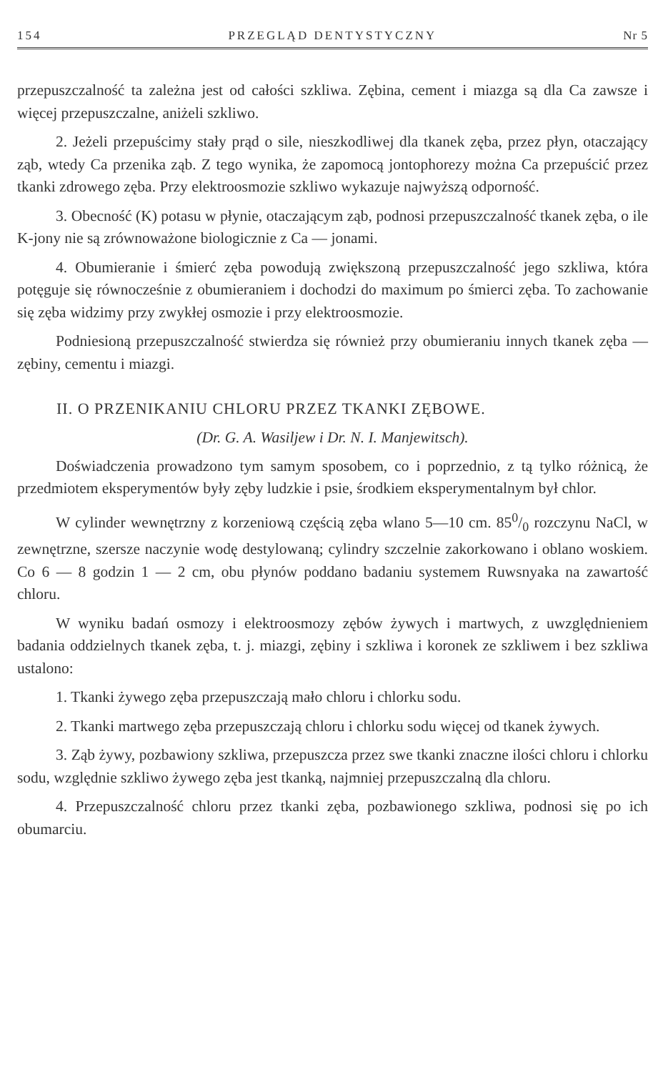154 PRZEGLĄD DENTYSTYCZNY Nr 5
przepuszczalność ta zależna jest od całości szkliwa. Zębina, cement i miazga są dla Ca zawsze i więcej przepuszczalne, aniżeli szkliwo.
2. Jeżeli przepuścimy stały prąd o sile, nieszkodliwej dla tkanek zęba, przez płyn, otaczający ząb, wtedy Ca przenika ząb. Z tego wynika, że zapomocą jontophorezy można Ca przepuścić przez tkanki zdrowego zęba. Przy elektroosmozie szkliwo wykazuje najwyższą odporność.
3. Obecność (K) potasu w płynie, otaczającym ząb, podnosi przepuszczalność tkanek zęba, o ile K-jony nie są zrównoważone biologicznie z Ca — jonami.
4. Obumieranie i śmierć zęba powodują zwiększoną przepuszczalność jego szkliwa, która potęguje się równocześnie z obumieraniem i dochodzi do maximum po śmierci zęba. To zachowanie się zęba widzimy przy zwykłej osmozie i przy elektroosmozie.
Podniesioną przepuszczalność stwierdza się również przy obumieraniu innych tkanek zęba — zębiny, cementu i miazgi.
II. O PRZENIKANIU CHLORU PRZEZ TKANKI ZĘBOWE.
(Dr. G. A. Wasiljew i Dr. N. I. Manjewitsch).
Doświadczenia prowadzono tym samym sposobem, co i poprzednio, z tą tylko różnicą, że przedmiotem eksperymentów były zęby ludzkie i psie, środkiem eksperymentalnym był chlor.
W cylinder wewnętrzny z korzeniową częścią zęba wlano 5—10 cm. 850/0 rozczynu NaCl, w zewnętrzne, szersze naczynie wodę destylowaną; cylindry szczelnie zakorkowano i oblano woskiem. Co 6 — 8 godzin 1 — 2 cm, obu płynów poddano badaniu systemem Ruwsnyaka na zawartość chloru.
W wyniku badań osmozy i elektroosmozy zębów żywych i martwych, z uwzględnieniem badania oddzielnych tkanek zęba, t. j. miazgi, zębiny i szkliwa i koronek ze szkliwem i bez szkliwa ustalono:
1. Tkanki żywego zęba przepuszczają mało chloru i chlorku sodu.
2. Tkanki martwego zęba przepuszczają chloru i chlorku sodu więcej od tkanek żywych.
3. Ząb żywy, pozbawiony szkliwa, przepuszcza przez swe tkanki znaczne ilości chloru i chlorku sodu, względnie szkliwo żywego zęba jest tkanką, najmniej przepuszczalną dla chloru.
4. Przepuszczalność chloru przez tkanki zęba, pozbawionego szkliwa, podnosi się po ich obumarciu.